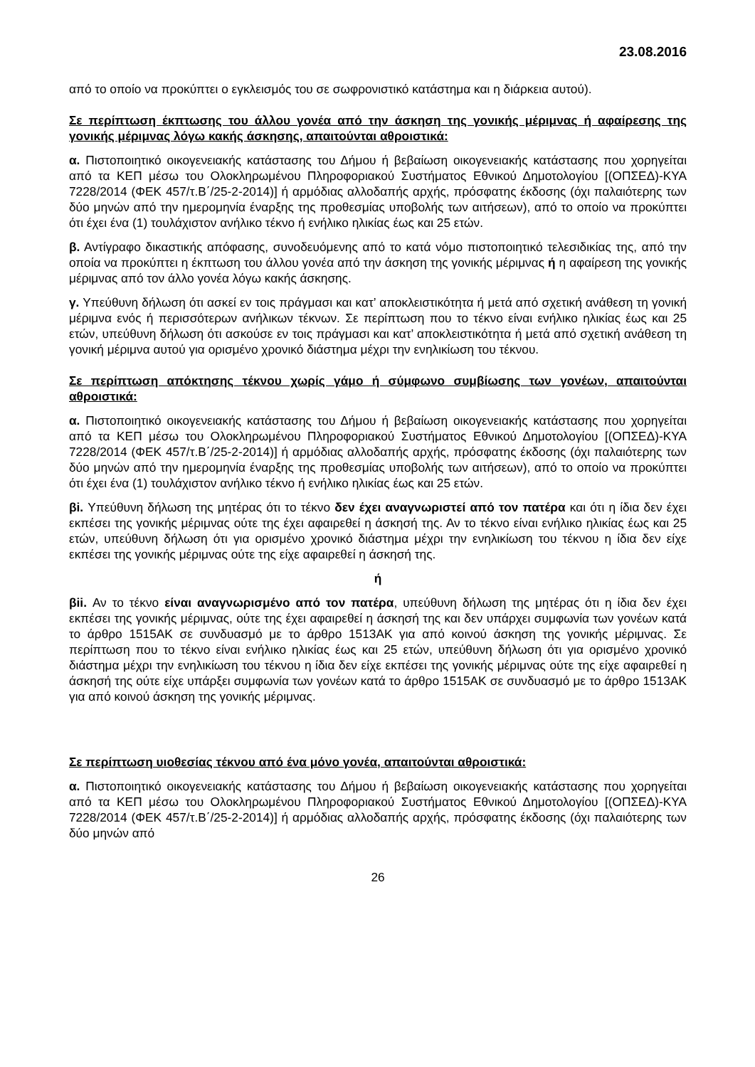23.08.2016
από το οποίο να προκύπτει ο εγκλεισμός του σε σωφρονιστικό κατάστημα και η διάρκεια αυτού).
Σε περίπτωση έκπτωσης του άλλου γονέα από την άσκηση της γονικής μέριμνας ή αφαίρεσης της γονικής μέριμνας λόγω κακής άσκησης, απαιτούνται αθροιστικά:
α. Πιστοποιητικό οικογενειακής κατάστασης του Δήμου ή βεβαίωση οικογενειακής κατάστασης που χορηγείται από τα ΚΕΠ μέσω του Ολοκληρωμένου Πληροφοριακού Συστήματος Εθνικού Δημοτολογίου [(ΟΠΣΕΔ)-ΚΥΑ 7228/2014 (ΦΕΚ 457/τ.Β΄/25-2-2014)] ή αρμόδιας αλλοδαπής αρχής, πρόσφατης έκδοσης (όχι παλαιότερης των δύο μηνών από την ημερομηνία έναρξης της προθεσμίας υποβολής των αιτήσεων), από το οποίο να προκύπτει ότι έχει ένα (1) τουλάχιστον ανήλικο τέκνο ή ενήλικο ηλικίας έως και 25 ετών.
β. Αντίγραφο δικαστικής απόφασης, συνοδευόμενης από το κατά νόμο πιστοποιητικό τελεσιδικίας της, από την οποία να προκύπτει η έκπτωση του άλλου γονέα από την άσκηση της γονικής μέριμνας ή η αφαίρεση της γονικής μέριμνας από τον άλλο γονέα λόγω κακής άσκησης.
γ. Υπεύθυνη δήλωση ότι ασκεί εν τοις πράγμασι και κατ’ αποκλειστικότητα ή μετά από σχετική ανάθεση τη γονική μέριμνα ενός ή περισσότερων ανήλικων τέκνων. Σε περίπτωση που το τέκνο είναι ενήλικο ηλικίας έως και 25 ετών, υπεύθυνη δήλωση ότι ασκούσε εν τοις πράγμασι και κατ’ αποκλειστικότητα ή μετά από σχετική ανάθεση τη γονική μέριμνα αυτού για ορισμένο χρονικό διάστημα μέχρι την ενηλικίωση του τέκνου.
Σε περίπτωση απόκτησης τέκνου χωρίς γάμο ή σύμφωνο συμβίωσης των γονέων, απαιτούνται αθροιστικά:
α. Πιστοποιητικό οικογενειακής κατάστασης του Δήμου ή βεβαίωση οικογενειακής κατάστασης που χορηγείται από τα ΚΕΠ μέσω του Ολοκληρωμένου Πληροφοριακού Συστήματος Εθνικού Δημοτολογίου [(ΟΠΣΕΔ)-ΚΥΑ 7228/2014 (ΦΕΚ 457/τ.Β΄/25-2-2014)] ή αρμόδιας αλλοδαπής αρχής, πρόσφατης έκδοσης (όχι παλαιότερης των δύο μηνών από την ημερομηνία έναρξης της προθεσμίας υποβολής των αιτήσεων), από το οποίο να προκύπτει ότι έχει ένα (1) τουλάχιστον ανήλικο τέκνο ή ενήλικο ηλικίας έως και 25 ετών.
βi. Υπεύθυνη δήλωση της μητέρας ότι το τέκνο δεν έχει αναγνωριστεί από τον πατέρα και ότι η ίδια δεν έχει εκπέσει της γονικής μέριμνας ούτε της έχει αφαιρεθεί η άσκησή της. Αν το τέκνο είναι ενήλικο ηλικίας έως και 25 ετών, υπεύθυνη δήλωση ότι για ορισμένο χρονικό διάστημα μέχρι την ενηλικίωση του τέκνου η ίδια δεν είχε εκπέσει της γονικής μέριμνας ούτε της είχε αφαιρεθεί η άσκησή της.
ή
βii. Αν το τέκνο είναι αναγνωρισμένο από τον πατέρα, υπεύθυνη δήλωση της μητέρας ότι η ίδια δεν έχει εκπέσει της γονικής μέριμνας, ούτε της έχει αφαιρεθεί η άσκησή της και δεν υπάρχει συμφωνία των γονέων κατά το άρθρο 1515ΑΚ σε συνδυασμό με το άρθρο 1513ΑΚ για από κοινού άσκηση της γονικής μέριμνας. Σε περίπτωση που το τέκνο είναι ενήλικο ηλικίας έως και 25 ετών, υπεύθυνη δήλωση ότι για ορισμένο χρονικό διάστημα μέχρι την ενηλικίωση του τέκνου η ίδια δεν είχε εκπέσει της γονικής μέριμνας ούτε της είχε αφαιρεθεί η άσκησή της ούτε είχε υπάρξει συμφωνία των γονέων κατά το άρθρο 1515ΑΚ σε συνδυασμό με το άρθρο 1513ΑΚ για από κοινού άσκηση της γονικής μέριμνας.
Σε περίπτωση υιοθεσίας τέκνου από ένα μόνο γονέα, απαιτούνται αθροιστικά:
α. Πιστοποιητικό οικογενειακής κατάστασης του Δήμου ή βεβαίωση οικογενειακής κατάστασης που χορηγείται από τα ΚΕΠ μέσω του Ολοκληρωμένου Πληροφοριακού Συστήματος Εθνικού Δημοτολογίου [(ΟΠΣΕΔ)-ΚΥΑ 7228/2014 (ΦΕΚ 457/τ.Β΄/25-2-2014)] ή αρμόδιας αλλοδαπής αρχής, πρόσφατης έκδοσης (όχι παλαιότερης των δύο μηνών από
26